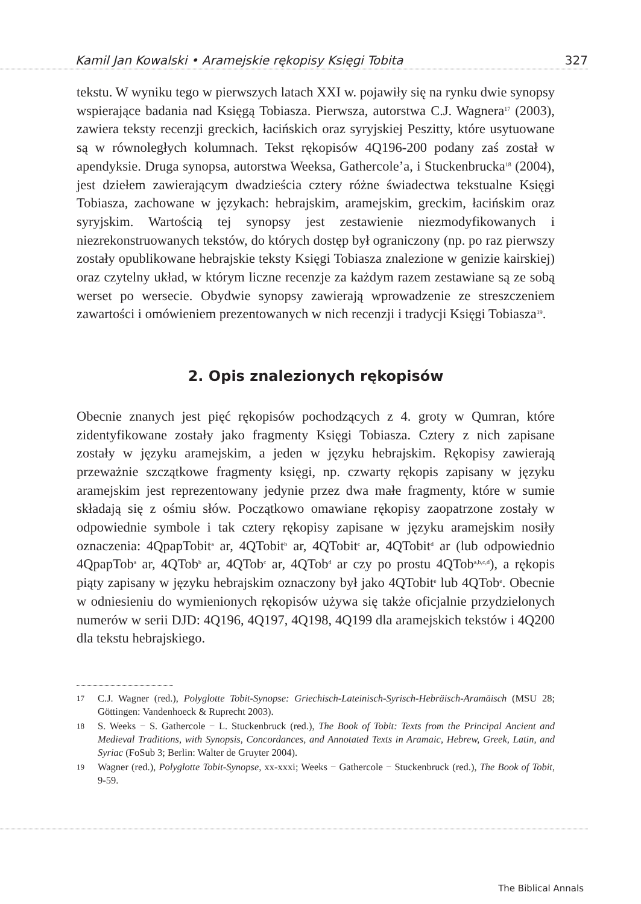Kamil Jan Kowalski • Aramejskie rękopisy Księgi Tobita 327
tekstu. W wyniku tego w pierwszych latach XXI w. pojawiły się na rynku dwie synopsy wspierające badania nad Księgą Tobiasza. Pierwsza, autorstwa C.J. Wagnera<sup>17</sup> (2003), zawiera teksty recenzji greckich, łacińskich oraz syryjskiej Peszitty, które usytuowane są w równoległych kolumnach. Tekst rękopisów 4Q196-200 podany zaś został w apendyksie. Druga synopsa, autorstwa Weeksa, Gathercole’a, i Stuckenbrucka<sup>18</sup> (2004), jest dziełem zawierającym dwadzieścia cztery różne świadectwa tekstualne Księgi Tobiasza, zachowane w językach: hebrajskim, aramejskim, greckim, łacińskim oraz syryjskim. Wartością tej synopsy jest zestawienie niezmodyfikowanych i niezrekonstruowanych tekstów, do których dostęp był ograniczony (np. po raz pierwszy zostały opublikowane hebrajskie teksty Księgi Tobiasza znalezione w genizie kairskiej) oraz czytelny układ, w którym liczne recenzje za każdym razem zestawiane są ze sobą werset po wersecie. Obydwie synopsy zawierają wprowadzenie ze streszczeniem zawartości i omówieniem prezentowanych w nich recenzji i tradycji Księgi Tobiasza<sup>19</sup>.
2. Opis znalezionych rękopisów
Obecnie znanych jest pięć rękopisów pochodzących z 4. groty w Qumran, które zidentyfikowane zostały jako fragmenty Księgi Tobiasza. Cztery z nich zapisane zostały w języku aramejskim, a jeden w języku hebrajskim. Rękopisy zawierają przeważnie szczątkowe fragmenty księgi, np. czwarty rękopis zapisany w języku aramejskim jest reprezentowany jedynie przez dwa małe fragmenty, które w sumie składają się z ośmiu słów. Początkowo omawiane rękopisy zaopatrzone zostały w odpowiednie symbole i tak cztery rękopisy zapisane w języku aramejskim nosiły oznaczenia: 4QpapTobit<sup>a</sup> ar, 4QTobit<sup>b</sup> ar, 4QTobit<sup>c</sup> ar, 4QTobit<sup>d</sup> ar (lub odpowiednio 4QpapTob<sup>a</sup> ar, 4QTob<sup>b</sup> ar, 4QTob<sup>c</sup> ar, 4QTob<sup>d</sup> ar czy po prostu 4QTob<sup>a,b,c,d</sup>), a rękopis piąty zapisany w języku hebrajskim oznaczony był jako 4QTobit<sup>e</sup> lub 4QTob<sup>e</sup>. Obecnie w odniesieniu do wymienionych rękopisów używa się także oficjalnie przydzielonych numerów w serii DJD: 4Q196, 4Q197, 4Q198, 4Q199 dla aramejskich tekstów i 4Q200 dla tekstu hebrajskiego.
17 C.J. Wagner (red.), Polyglotte Tobit-Synopse: Griechisch-Lateinisch-Syrisch-Hebräisch-Aramäisch (MSU 28; Göttingen: Vandenhoeck & Ruprecht 2003).
18 S. Weeks − S. Gathercole − L. Stuckenbruck (red.), The Book of Tobit: Texts from the Principal Ancient and Medieval Traditions, with Synopsis, Concordances, and Annotated Texts in Aramaic, Hebrew, Greek, Latin, and Syriac (FoSub 3; Berlin: Walter de Gruyter 2004).
19 Wagner (red.), Polyglotte Tobit-Synopse, xx-xxxi; Weeks − Gathercole − Stuckenbruck (red.), The Book of Tobit, 9-59.
The Biblical Annals